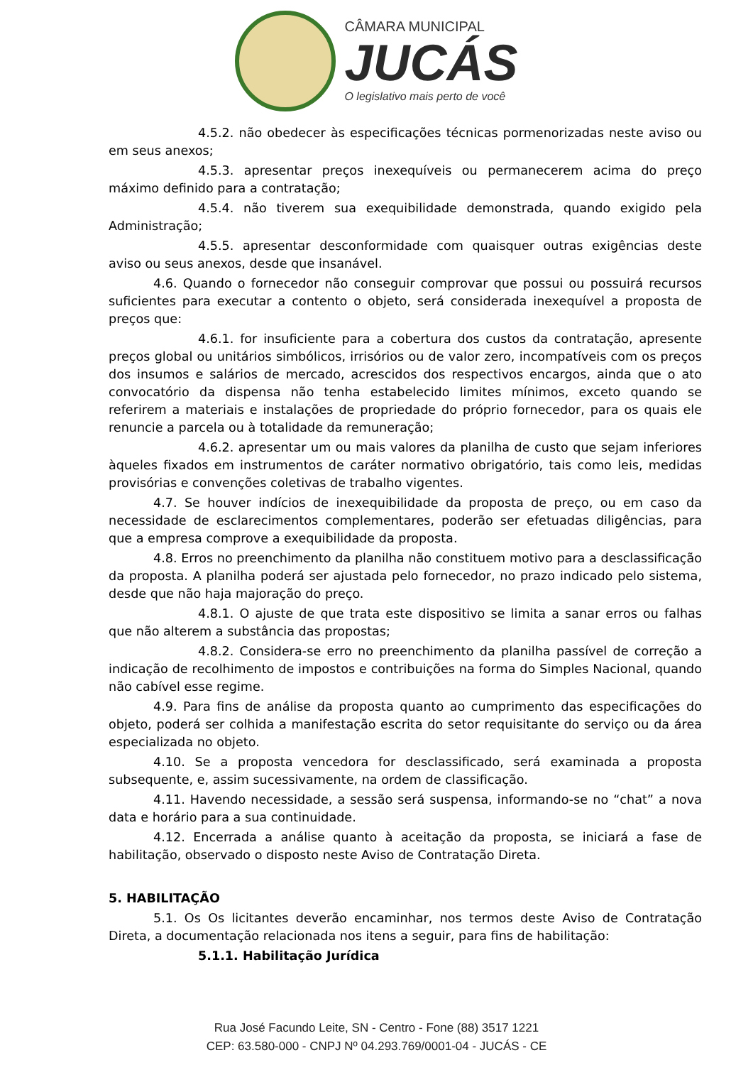CÂMARA MUNICIPAL
JUCÁS
O legislativo mais perto de você
4.5.2. não obedecer às especificações técnicas pormenorizadas neste aviso ou em seus anexos;
4.5.3. apresentar preços inexequíveis ou permanecerem acima do preço máximo definido para a contratação;
4.5.4. não tiverem sua exequibilidade demonstrada, quando exigido pela Administração;
4.5.5. apresentar desconformidade com quaisquer outras exigências deste aviso ou seus anexos, desde que insanável.
4.6. Quando o fornecedor não conseguir comprovar que possui ou possuirá recursos suficientes para executar a contento o objeto, será considerada inexequível a proposta de preços que:
4.6.1. for insuficiente para a cobertura dos custos da contratação, apresente preços global ou unitários simbólicos, irrisórios ou de valor zero, incompatíveis com os preços dos insumos e salários de mercado, acrescidos dos respectivos encargos, ainda que o ato convocatório da dispensa não tenha estabelecido limites mínimos, exceto quando se referirem a materiais e instalações de propriedade do próprio fornecedor, para os quais ele renuncie a parcela ou à totalidade da remuneração;
4.6.2. apresentar um ou mais valores da planilha de custo que sejam inferiores àqueles fixados em instrumentos de caráter normativo obrigatório, tais como leis, medidas provisórias e convenções coletivas de trabalho vigentes.
4.7. Se houver indícios de inexequibilidade da proposta de preço, ou em caso da necessidade de esclarecimentos complementares, poderão ser efetuadas diligências, para que a empresa comprove a exequibilidade da proposta.
4.8. Erros no preenchimento da planilha não constituem motivo para a desclassificação da proposta. A planilha poderá ser ajustada pelo fornecedor, no prazo indicado pelo sistema, desde que não haja majoração do preço.
4.8.1. O ajuste de que trata este dispositivo se limita a sanar erros ou falhas que não alterem a substância das propostas;
4.8.2. Considera-se erro no preenchimento da planilha passível de correção a indicação de recolhimento de impostos e contribuições na forma do Simples Nacional, quando não cabível esse regime.
4.9. Para fins de análise da proposta quanto ao cumprimento das especificações do objeto, poderá ser colhida a manifestação escrita do setor requisitante do serviço ou da área especializada no objeto.
4.10. Se a proposta vencedora for desclassificado, será examinada a proposta subsequente, e, assim sucessivamente, na ordem de classificação.
4.11. Havendo necessidade, a sessão será suspensa, informando-se no “chat” a nova data e horário para a sua continuidade.
4.12. Encerrada a análise quanto à aceitação da proposta, se iniciará a fase de habilitação, observado o disposto neste Aviso de Contratação Direta.
5. HABILITAÇÃO
5.1. Os Os licitantes deverão encaminhar, nos termos deste Aviso de Contratação Direta, a documentação relacionada nos itens a seguir, para fins de habilitação:
5.1.1. Habilitação Jurídica
Rua José Facundo Leite, SN - Centro - Fone (88) 3517 1221
CEP: 63.580-000 - CNPJ Nº 04.293.769/0001-04 - JUCÁS - CE